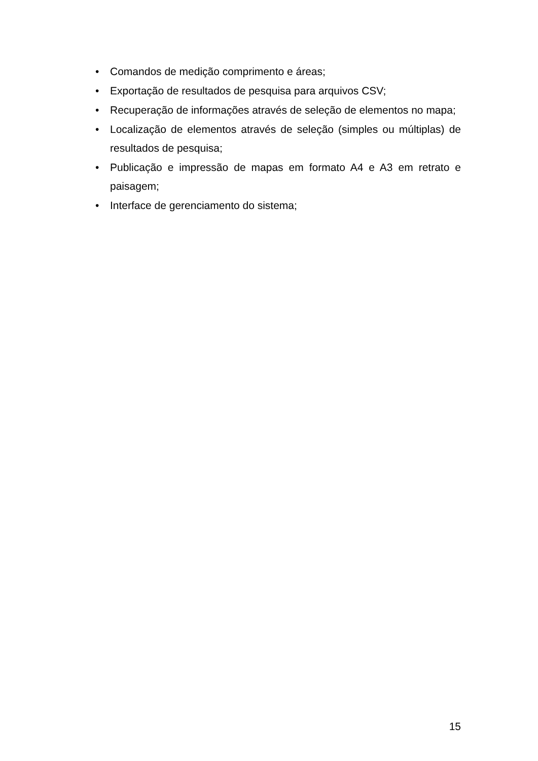• Comandos de medição comprimento e áreas;
• Exportação de resultados de pesquisa para arquivos CSV;
• Recuperação de informações através de seleção de elementos no mapa;
• Localização de elementos através de seleção (simples ou múltiplas) de resultados de pesquisa;
• Publicação e impressão de mapas em formato A4 e A3 em retrato e paisagem;
• Interface de gerenciamento do sistema;
15